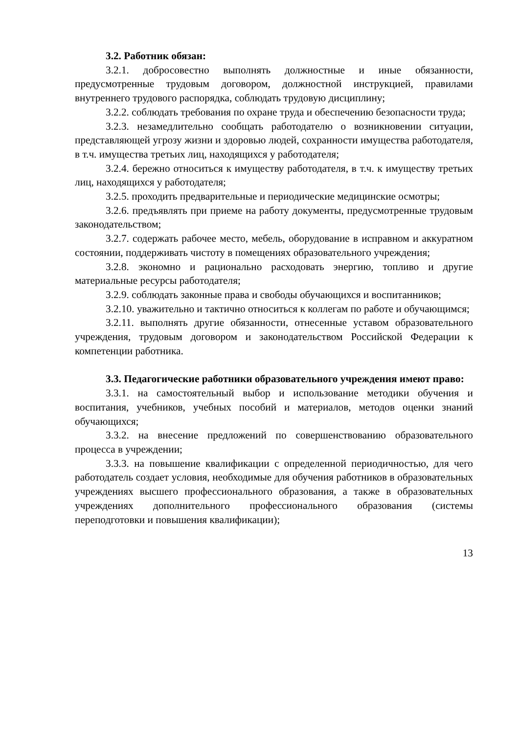3.2. Работник обязан:
3.2.1. добросовестно выполнять должностные и иные обязанности, предусмотренные трудовым договором, должностной инструкцией, правилами внутреннего трудового распорядка, соблюдать трудовую дисциплину;
3.2.2. соблюдать требования по охране труда и обеспечению безопасности труда;
3.2.3. незамедлительно сообщать работодателю о возникновении ситуации, представляющей угрозу жизни и здоровью людей, сохранности имущества работодателя, в т.ч. имущества третьих лиц, находящихся у работодателя;
3.2.4. бережно относиться к имуществу работодателя, в т.ч. к имуществу третьих лиц, находящихся у работодателя;
3.2.5. проходить предварительные и периодические медицинские осмотры;
3.2.6. предъявлять при приеме на работу документы, предусмотренные трудовым законодательством;
3.2.7. содержать рабочее место, мебель, оборудование в исправном и аккуратном состоянии, поддерживать чистоту в помещениях образовательного учреждения;
3.2.8. экономно и рационально расходовать энергию, топливо и другие материальные ресурсы работодателя;
3.2.9. соблюдать законные права и свободы обучающихся и воспитанников;
3.2.10. уважительно и тактично относиться к коллегам по работе и обучающимся;
3.2.11. выполнять другие обязанности, отнесенные уставом образовательного учреждения, трудовым договором и законодательством Российской Федерации к компетенции работника.
3.3. Педагогические работники образовательного учреждения имеют право:
3.3.1. на самостоятельный выбор и использование методики обучения и воспитания, учебников, учебных пособий и материалов, методов оценки знаний обучающихся;
3.3.2. на внесение предложений по совершенствованию образовательного процесса в учреждении;
3.3.3. на повышение квалификации с определенной периодичностью, для чего работодатель создает условия, необходимые для обучения работников в образовательных учреждениях высшего профессионального образования, а также в образовательных учреждениях дополнительного профессионального образования (системы переподготовки и повышения квалификации);
13